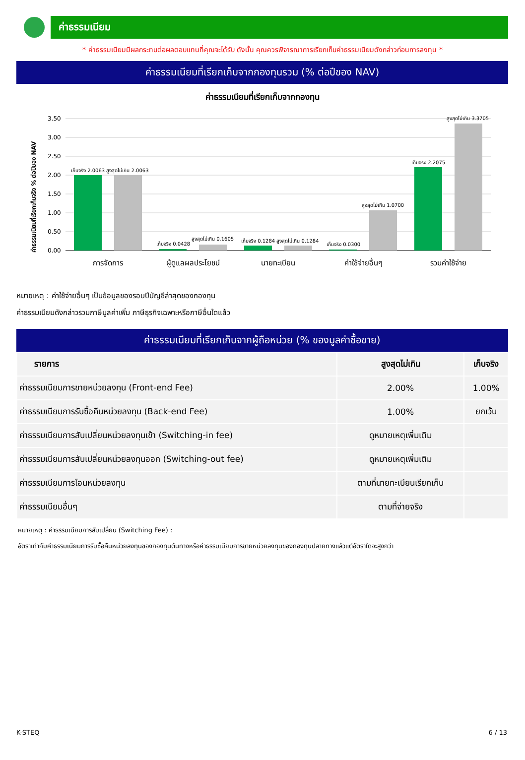ค่าธรรมเนียม
* ค่าธรรมเนียมมีผลกระทบต่อผลตอบแทนที่คุณจะได้รับ ดังนั้น คุณควรพิจารณาการเรียกเก็บค่าธรรมเนียมดังกล่าวก่อนการลงทุน *
ค่าธรรมเนียมที่เรียกเก็บจากกองทุนรวม (% ต่อปีของ NAV)
ค่าธรรมเนียมที่เรียกเก็บจากกองทุน
ค่าธรรมเนียมที่เรียกเก็บจริง % ต่อปีของ NAV
3.50
3.00
2.50
2.00
1.50
1.00
0.50
0.00
เก็บจริง 2.0063 สูงสุดไม่เกิน 2.0063
เก็บจริง 0.0428
สูงสุดไม่เกิน 0.1605
เก็บจริง 0.1284 สูงสุดไม่เกิน 0.1284
เก็บจริง 0.0300
สูงสุดไม่เกิน 1.0700
เก็บจริง 2.2075
สูงสุดไม่เกิน 3.3705
การจัดการ
ผู้ดูแลผลประโยชน์
นายทะเบียน
ค่าใช้จ่ายอื่นๆ
รวมค่าใช้จ่าย
หมายเหตุ : ค่าใช้จ่ายอื่นๆ เป็นข้อมูลของรอบปีบัญชีล่าสุดของกองทุน
ค่าธรรมเนียมดังกล่าวรวมภาษีมูลค่าเพิ่ม ภาษีธุรกิจเฉพาะหรือภาษีอื่นใดแล้ว
ค่าธรรมเนียมที่เรียกเก็บจากผู้ถือหน่วย (% ของมูลค่าซื้อขาย)
| รายการ | สูงสุดไม่เกิน | เก็บจริง |
| --- | --- | --- |
| ค่าธรรมเนียมการขายหน่วยลงทุน (Front-end Fee) | 2.00% | 1.00% |
| ค่าธรรมเนียมการรับซื้อคืนหน่วยลงทุน (Back-end Fee) | 1.00% | ยกเว้น |
| ค่าธรรมเนียมการสับเปลี่ยนหน่วยลงทุนเข้า (Switching-in fee) | ดูหมายเหตุเพิ่มเติม | |
| ค่าธรรมเนียมการสับเปลี่ยนหน่วยลงทุนออก (Switching-out fee) | ดูหมายเหตุเพิ่มเติม | |
| ค่าธรรมเนียมการโอนหน่วยลงทุน | ตามที่นายทะเบียนเรียกเก็บ | |
| ค่าธรรมเนียมอื่นๆ | ตามที่จ่ายจริง | |
หมายเหตุ : ค่าธรรมเนียมการสับเปลี่ยน (Switching Fee) :
อัตราเท่ากับค่าธรรมเนียมการรับซื้อคืนหน่วยลงทุนของกองทุนต้นทางหรือค่าธรรมเนียมการขายหน่วยลงทุนของกองทุนปลายทางแล้วแต่อัตราใดจะสูงกว่า
K-STEQ 6 / 13